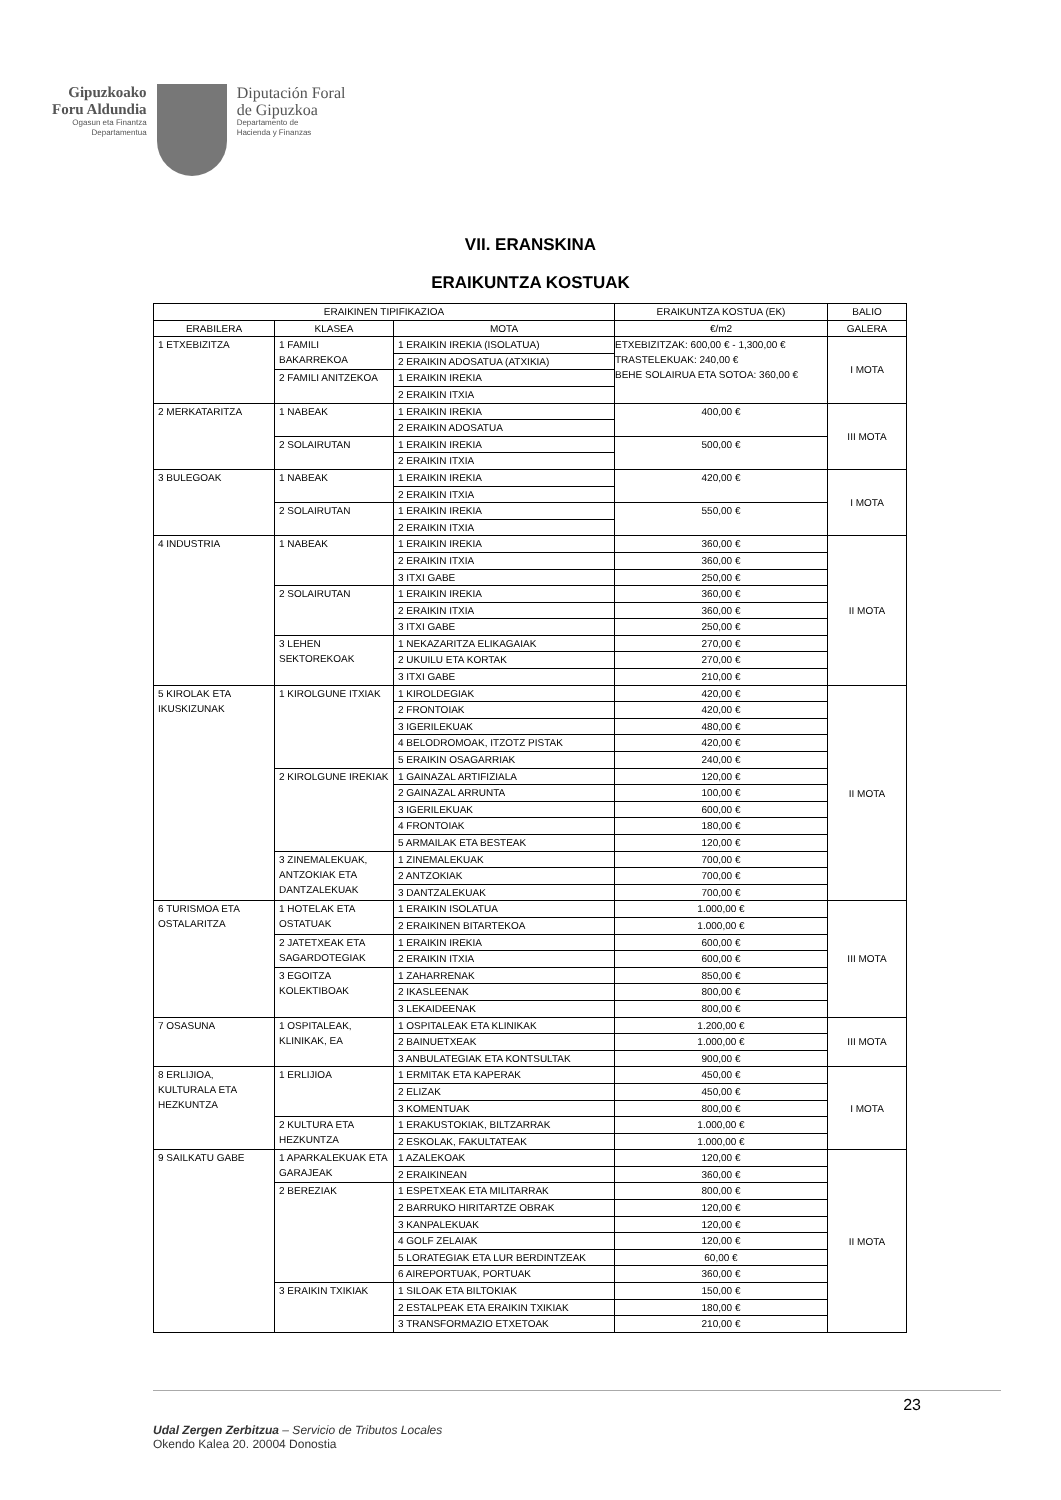Gipuzkoako
Foru Aldundia
Ogasun eta Finantza
Departamentua
Diputación Foral
de Gipuzkoa
Departamento de
Hacienda y Finanzas
VII. ERANSKINA
ERAIKUNTZA KOSTUAK
| ERAIKINEN TIPIFIKAZIOA | | | ERAIKUNTZA KOSTUA (EK) | BALIO |
| --- | --- | --- | --- | --- |
| ERABILERA | KLASEA | MOTA | €/m2 | GALERA |
| 1 ETXEBIZITZA | 1 FAMILI BAKARREKOA | 1 ERAIKIN IREKIA (ISOLATUA) | ETXEBIZITZAK: 600,00 € - 1,300,00 € TRASTELEKUAK: 240,00 € BEHE SOLAIRUA ETA SOTOA: 360,00 € | I MOTA |
| | | 2 ERAIKIN ADOSATUA (ATXIKIA) | | |
| | 2 FAMILI ANITZEKOA | 1 ERAIKIN IREKIA | | |
| | | 2 ERAIKIN ITXIA | | |
| 2 MERKATARITZA | 1 NABEAK | 1 ERAIKIN IREKIA | 400,00 € | III MOTA |
| | | 2 ERAIKIN ADOSATUA | | |
| | 2 SOLAIRUTAN | 1 ERAIKIN IREKIA | 500,00 € | |
| | | 2 ERAIKIN ITXIA | | |
| 3 BULEGOAK | 1 NABEAK | 1 ERAIKIN IREKIA | 420,00 € | I MOTA |
| | | 2 ERAIKIN ITXIA | | |
| | 2 SOLAIRUTAN | 1 ERAIKIN IREKIA | 550,00 € | |
| | | 2 ERAIKIN ITXIA | | |
| 4 INDUSTRIA | 1 NABEAK | 1 ERAIKIN IREKIA | 360,00 € | II MOTA |
| | | 2 ERAIKIN ITXIA | 360,00 € | |
| | | 3 ITXI GABE | 250,00 € | |
| | 2 SOLAIRUTAN | 1 ERAIKIN IREKIA | 360,00 € | |
| | | 2 ERAIKIN ITXIA | 360,00 € | |
| | | 3 ITXI GABE | 250,00 € | |
| | 3 LEHEN SEKTOREKOAK | 1 NEKAZARITZA ELIKAGAIAK | 270,00 € | |
| | | 2 UKUILU ETA KORTAK | 270,00 € | |
| | | 3 ITXI GABE | 210,00 € | |
| 5 KIROLAK ETA IKUSKIZUNAK | 1 KIROLGUNE ITXIAK | 1 KIROLDEGIAK | 420,00 € | II MOTA |
| | | 2 FRONTOIAK | 420,00 € | |
| | | 3 IGERILEKUAK | 480,00 € | |
| | | 4 BELODROMOAK, ITZOTZ PISTAK | 420,00 € | |
| | | 5 ERAIKIN OSAGARRIAK | 240,00 € | |
| | 2 KIROLGUNE IREKIAK | 1 GAINAZAL ARTIFIZIALA | 120,00 € | |
| | | 2 GAINAZAL ARRUNTA | 100,00 € | |
| | | 3 IGERILEKUAK | 600,00 € | |
| | | 4 FRONTOIAK | 180,00 € | |
| | | 5 ARMAILAK ETA BESTEAK | 120,00 € | |
| | 3 ZINEMALEKUAK, ANTZOKIAK ETA DANTZALEKUAK | 1 ZINEMALEKUAK | 700,00 € | |
| | | 2 ANTZOKIAK | 700,00 € | |
| | | 3 DANTZALEKUAK | 700,00 € | |
| 6 TURISMOA ETA OSTALARITZA | 1 HOTELAK ETA OSTATUAK | 1 ERAIKIN ISOLATUA | 1.000,00 € | III MOTA |
| | | 2 ERAIKINEN BITARTEKOA | 1.000,00 € | |
| | 2 JATETXEAK ETA SAGARDOTEGIAK | 1 ERAIKIN IREKIA | 600,00 € | |
| | | 2 ERAIKIN ITXIA | 600,00 € | |
| | 3 EGOITZA KOLEKTIBOAK | 1 ZAHARRENAK | 850,00 € | |
| | | 2 IKASLEENAK | 800,00 € | |
| | | 3 LEKAIDEENAK | 800,00 € | |
| 7 OSASUNA | 1 OSPITALEAK, KLINIKAK, EA | 1 OSPITALEAK ETA KLINIKAK | 1.200,00 € | III MOTA |
| | | 2 BAINUETXEAK | 1.000,00 € | |
| | | 3 ANBULATEGIAK ETA KONTSULTAK | 900,00 € | |
| 8 ERLIJIOA, KULTURALA ETA HEZKUNTZA | 1 ERLIJIOA | 1 ERMITAK ETA KAPERAK | 450,00 € | I MOTA |
| | | 2 ELIZAK | 450,00 € | |
| | | 3 KOMENTUAK | 800,00 € | |
| | 2 KULTURA ETA HEZKUNTZA | 1 ERAKUSTOKIAK, BILTZARRAK | 1.000,00 € | |
| | | 2 ESKOLAK, FAKULTATEAK | 1.000,00 € | |
| 9 SAILKATU GABE | 1 APARKALEKUAK ETA GARAJEAK | 1 AZALEKOAK | 120,00 € | II MOTA |
| | | 2 ERAIKINEAN | 360,00 € | |
| | 2 BEREZIAK | 1 ESPETXEAK ETA MILITARRAK | 800,00 € | |
| | | 2 BARRUKO HIRITARTZE OBRAK | 120,00 € | |
| | | 3 KANPALEKUAK | 120,00 € | |
| | | 4 GOLF ZELAIAK | 120,00 € | |
| | | 5 LORATEGIAK ETA LUR BERDINTZEAK | 60,00 € | |
| | | 6 AIREPORTUAK, PORTUAK | 360,00 € | |
| | 3 ERAIKIN TXIKIAK | 1 SILOAK ETA BILTOKIAK | 150,00 € | |
| | | 2 ESTALPEAK ETA ERAIKIN TXIKIAK | 180,00 € | |
| | | 3 TRANSFORMAZIO ETXETOAK | 210,00 € | |
23
Udal Zergen Zerbitzua – Servicio de Tributos Locales
Okendo Kalea 20. 20004 Donostia